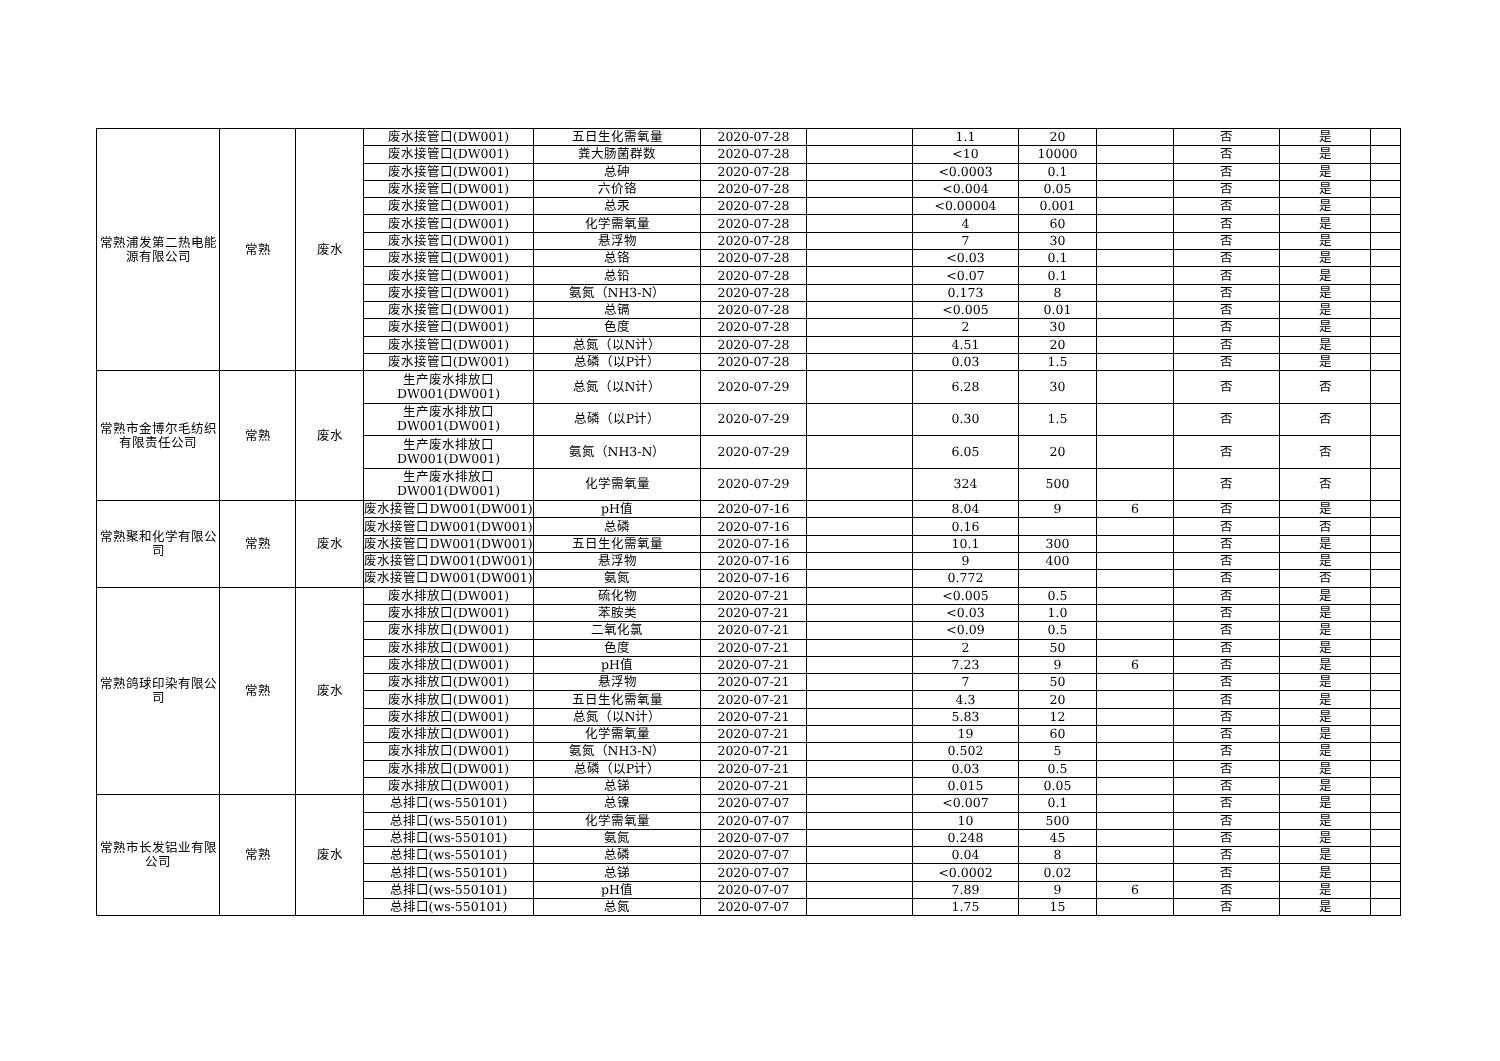| 常熟浦发第二热电能源有限公司 | 常熟 | 废水 | 废水接管口(DW001) | 五日生化需氧量 | 2020-07-28 | | 1.1 | 20 | | 否 | 是 | |
| | | | 废水接管口(DW001) | 粪大肠菌群数 | 2020-07-28 | | <10 | 10000 | | 否 | 是 | |
| | | | 废水接管口(DW001) | 总砷 | 2020-07-28 | | <0.0003 | 0.1 | | 否 | 是 | |
| | | | 废水接管口(DW001) | 六价铬 | 2020-07-28 | | <0.004 | 0.05 | | 否 | 是 | |
| | | | 废水接管口(DW001) | 总汞 | 2020-07-28 | | <0.00004 | 0.001 | | 否 | 是 | |
| | | | 废水接管口(DW001) | 化学需氧量 | 2020-07-28 | | 4 | 60 | | 否 | 是 | |
| | | | 废水接管口(DW001) | 悬浮物 | 2020-07-28 | | 7 | 30 | | 否 | 是 | |
| | | | 废水接管口(DW001) | 总铬 | 2020-07-28 | | <0.03 | 0.1 | | 否 | 是 | |
| | | | 废水接管口(DW001) | 总铅 | 2020-07-28 | | <0.07 | 0.1 | | 否 | 是 | |
| | | | 废水接管口(DW001) | 氨氮（NH3-N） | 2020-07-28 | | 0.173 | 8 | | 否 | 是 | |
| | | | 废水接管口(DW001) | 总镉 | 2020-07-28 | | <0.005 | 0.01 | | 否 | 是 | |
| | | | 废水接管口(DW001) | 色度 | 2020-07-28 | | 2 | 30 | | 否 | 是 | |
| | | | 废水接管口(DW001) | 总氮（以N计） | 2020-07-28 | | 4.51 | 20 | | 否 | 是 | |
| | | | 废水接管口(DW001) | 总磷（以P计） | 2020-07-28 | | 0.03 | 1.5 | | 否 | 是 | |
| 常熟市金博尔毛纺织有限责任公司 | 常熟 | 废水 | 生产废水排放口 DW001(DW001) | 总氮（以N计） | 2020-07-29 | | 6.28 | 30 | | 否 | 否 | |
| | | | 生产废水排放口 DW001(DW001) | 总磷（以P计） | 2020-07-29 | | 0.30 | 1.5 | | 否 | 否 | |
| | | | 生产废水排放口 DW001(DW001) | 氨氮（NH3-N） | 2020-07-29 | | 6.05 | 20 | | 否 | 否 | |
| | | | 生产废水排放口 DW001(DW001) | 化学需氧量 | 2020-07-29 | | 324 | 500 | | 否 | 否 | |
| 常熟聚和化学有限公司 | 常熟 | 废水 | 废水接管口DW001(DW001) | pH值 | 2020-07-16 | | 8.04 | 9 | 6 | 否 | 是 | |
| | | | 废水接管口DW001(DW001) | 总磷 | 2020-07-16 | | 0.16 | | | 否 | 否 | |
| | | | 废水接管口DW001(DW001) | 五日生化需氧量 | 2020-07-16 | | 10.1 | 300 | | 否 | 是 | |
| | | | 废水接管口DW001(DW001) | 悬浮物 | 2020-07-16 | | 9 | 400 | | 否 | 是 | |
| | | | 废水接管口DW001(DW001) | 氨氮 | 2020-07-16 | | 0.772 | | | 否 | 否 | |
| 常熟鸽球印染有限公司 | 常熟 | 废水 | 废水排放口(DW001) | 硫化物 | 2020-07-21 | | <0.005 | 0.5 | | 否 | 是 | |
| | | | 废水排放口(DW001) | 苯胺类 | 2020-07-21 | | <0.03 | 1.0 | | 否 | 是 | |
| | | | 废水排放口(DW001) | 二氧化氯 | 2020-07-21 | | <0.09 | 0.5 | | 否 | 是 | |
| | | | 废水排放口(DW001) | 色度 | 2020-07-21 | | 2 | 50 | | 否 | 是 | |
| | | | 废水排放口(DW001) | pH值 | 2020-07-21 | | 7.23 | 9 | 6 | 否 | 是 | |
| | | | 废水排放口(DW001) | 悬浮物 | 2020-07-21 | | 7 | 50 | | 否 | 是 | |
| | | | 废水排放口(DW001) | 五日生化需氧量 | 2020-07-21 | | 4.3 | 20 | | 否 | 是 | |
| | | | 废水排放口(DW001) | 总氮（以N计） | 2020-07-21 | | 5.83 | 12 | | 否 | 是 | |
| | | | 废水排放口(DW001) | 化学需氧量 | 2020-07-21 | | 19 | 60 | | 否 | 是 | |
| | | | 废水排放口(DW001) | 氨氮（NH3-N） | 2020-07-21 | | 0.502 | 5 | | 否 | 是 | |
| | | | 废水排放口(DW001) | 总磷（以P计） | 2020-07-21 | | 0.03 | 0.5 | | 否 | 是 | |
| | | | 废水排放口(DW001) | 总锑 | 2020-07-21 | | 0.015 | 0.05 | | 否 | 是 | |
| 常熟市长发铝业有限公司 | 常熟 | 废水 | 总排口(ws-550101) | 总镍 | 2020-07-07 | | <0.007 | 0.1 | | 否 | 是 | |
| | | | 总排口(ws-550101) | 化学需氧量 | 2020-07-07 | | 10 | 500 | | 否 | 是 | |
| | | | 总排口(ws-550101) | 氨氮 | 2020-07-07 | | 0.248 | 45 | | 否 | 是 | |
| | | | 总排口(ws-550101) | 总磷 | 2020-07-07 | | 0.04 | 8 | | 否 | 是 | |
| | | | 总排口(ws-550101) | 总锑 | 2020-07-07 | | <0.0002 | 0.02 | | 否 | 是 | |
| | | | 总排口(ws-550101) | pH值 | 2020-07-07 | | 7.89 | 9 | 6 | 否 | 是 | |
| | | | 总排口(ws-550101) | 总氮 | 2020-07-07 | | 1.75 | 15 | | 否 | 是 | |